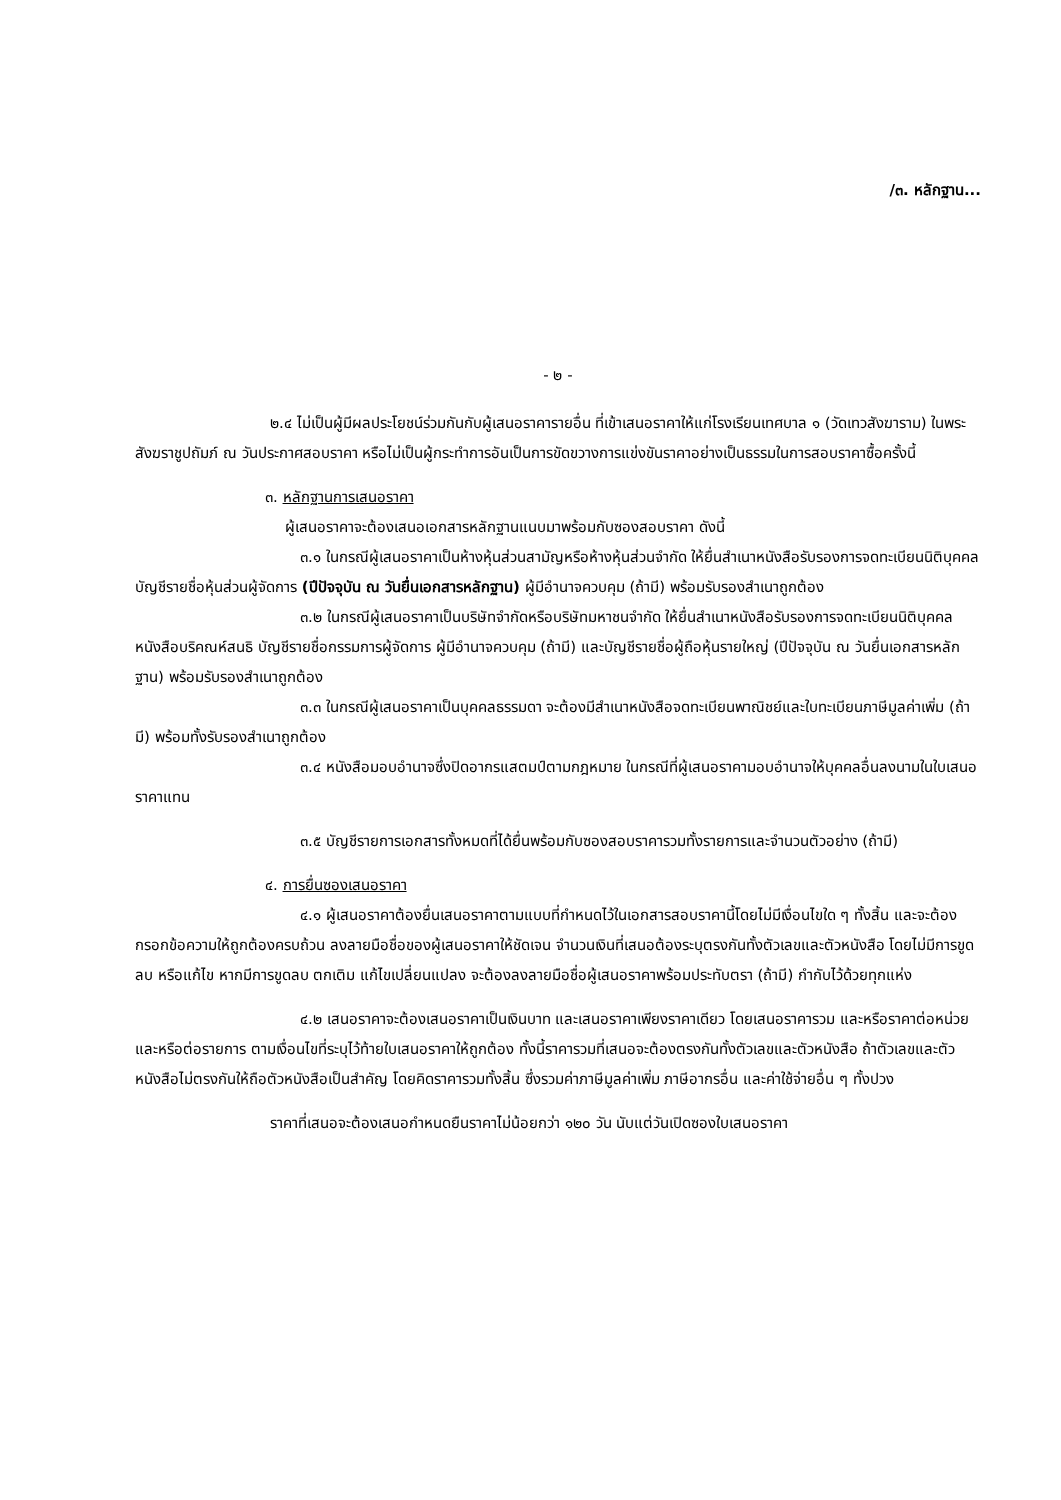/๓. หลักฐาน...
- ๒ -
๒.๔ ไม่เป็นผู้มีผลประโยชน์ร่วมกันกับผู้เสนอราคารายอื่น ที่เข้าเสนอราคาให้แก่โรงเรียนเทศบาล ๑ (วัดเทวสังฆาราม) ในพระสังฆราชูปถัมภ์ ณ วันประกาศสอบราคา หรือไม่เป็นผู้กระทำการอันเป็นการขัดขวางการแข่งขันราคาอย่างเป็นธรรมในการสอบราคาซื้อครั้งนี้
๓. หลักฐานการเสนอราคา
ผู้เสนอราคาจะต้องเสนอเอกสารหลักฐานแนบมาพร้อมกับซองสอบราคา ดังนี้
๓.๑ ในกรณีผู้เสนอราคาเป็นห้างหุ้นส่วนสามัญหรือห้างหุ้นส่วนจำกัด ให้ยื่นสำเนาหนังสือรับรองการจดทะเบียนนิติบุคคล บัญชีรายชื่อหุ้นส่วนผู้จัดการ (ปีปัจจุบัน ณ วันยื่นเอกสารหลักฐาน) ผู้มีอำนาจควบคุม (ถ้ามี) พร้อมรับรองสำเนาถูกต้อง
๓.๒ ในกรณีผู้เสนอราคาเป็นบริษัทจำกัดหรือบริษัทมหาชนจำกัด ให้ยื่นสำเนาหนังสือรับรองการจดทะเบียนนิติบุคคล หนังสือบริคณห์สนธิ บัญชีรายชื่อกรรมการผู้จัดการ ผู้มีอำนาจควบคุม (ถ้ามี) และบัญชีรายชื่อผู้ถือหุ้นรายใหญ่ (ปีปัจจุบัน ณ วันยื่นเอกสารหลักฐาน) พร้อมรับรองสำเนาถูกต้อง
๓.๓ ในกรณีผู้เสนอราคาเป็นบุคคลธรรมดา จะต้องมีสำเนาหนังสือจดทะเบียนพาณิชย์และใบทะเบียนภาษีมูลค่าเพิ่ม (ถ้ามี) พร้อมทั้งรับรองสำเนาถูกต้อง
๓.๔ หนังสือมอบอำนาจซึ่งปิดอากรแสตมป์ตามกฎหมาย ในกรณีที่ผู้เสนอราคามอบอำนาจให้บุคคลอื่นลงนามในใบเสนอราคาแทน
๓.๕ บัญชีรายการเอกสารทั้งหมดที่ได้ยื่นพร้อมกับซองสอบราคารวมทั้งรายการและจำนวนตัวอย่าง (ถ้ามี)
๔. การยื่นซองเสนอราคา
๔.๑ ผู้เสนอราคาต้องยื่นเสนอราคาตามแบบที่กำหนดไว้ในเอกสารสอบราคานี้โดยไม่มีเงื่อนไขใด ๆ ทั้งสิ้น และจะต้องกรอกข้อความให้ถูกต้องครบถ้วน ลงลายมือชื่อของผู้เสนอราคาให้ชัดเจน จำนวนเงินที่เสนอต้องระบุตรงกันทั้งตัวเลขและตัวหนังสือ โดยไม่มีการขูดลบ หรือแก้ไข หากมีการขูดลบ ตกเติม แก้ไขเปลี่ยนแปลง จะต้องลงลายมือชื่อผู้เสนอราคาพร้อมประทับตรา (ถ้ามี) กำกับไว้ด้วยทุกแห่ง
๔.๒ เสนอราคาจะต้องเสนอราคาเป็นเงินบาท และเสนอราคาเพียงราคาเดียว โดยเสนอราคารวม และหรือราคาต่อหน่วย และหรือต่อรายการ ตามเงื่อนไขที่ระบุไว้ท้ายใบเสนอราคาให้ถูกต้อง ทั้งนี้ราคารวมที่เสนอจะต้องตรงกันทั้งตัวเลขและตัวหนังสือ ถ้าตัวเลขและตัวหนังสือไม่ตรงกันให้ถือตัวหนังสือเป็นสำคัญ โดยคิดราคารวมทั้งสิ้น ซึ่งรวมค่าภาษีมูลค่าเพิ่ม ภาษีอากรอื่น และค่าใช้จ่ายอื่น ๆ ทั้งปวง
ราคาที่เสนอจะต้องเสนอกำหนดยืนราคาไม่น้อยกว่า ๑๒๐ วัน นับแต่วันเปิดซองใบเสนอราคา